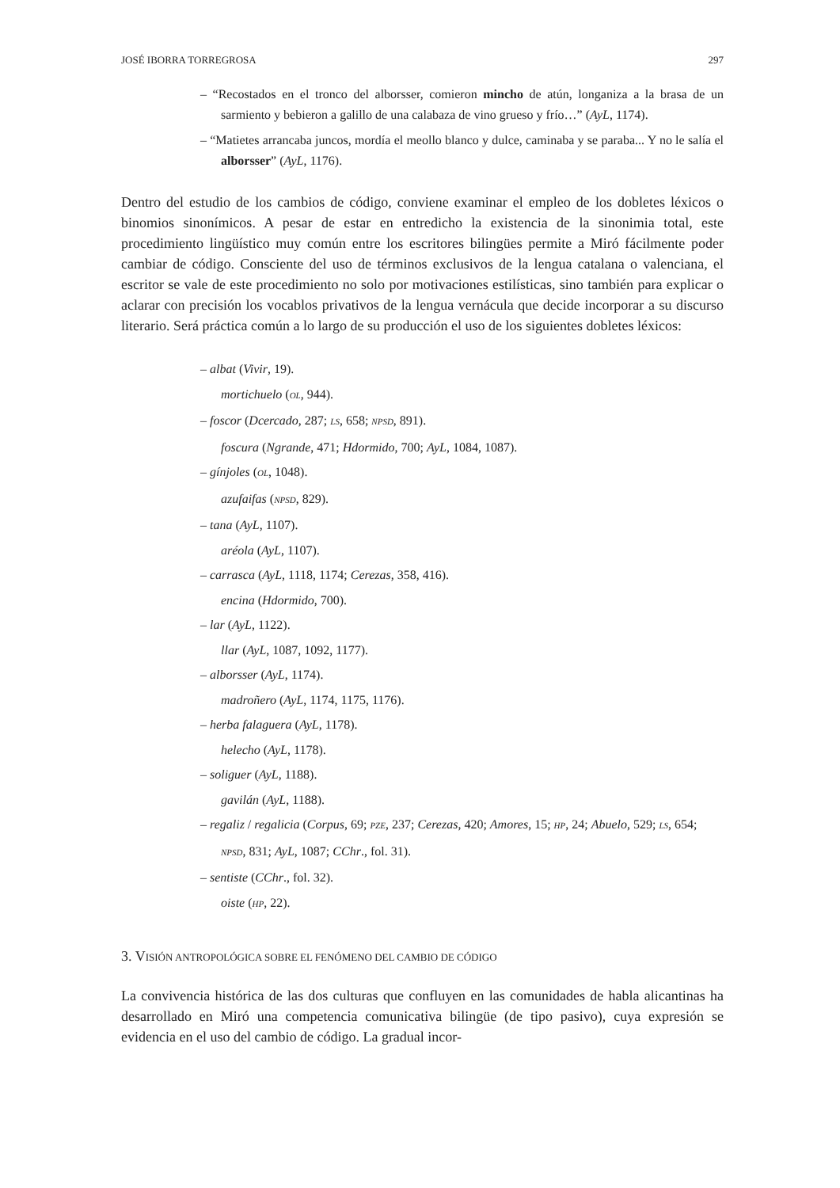JOSÉ IBORRA TORREGROSA 297
– “Recostados en el tronco del alborsser, comieron mincho de atún, longaniza a la brasa de un sarmiento y bebieron a galillo de una calabaza de vino grueso y frío…” (AyL, 1174).
– “Matietes arrancaba juncos, mordía el meollo blanco y dulce, caminaba y se paraba... Y no le salía el alborsser” (AyL, 1176).
Dentro del estudio de los cambios de código, conviene examinar el empleo de los dobletes léxicos o binomios sinonímicos. A pesar de estar en entredicho la existencia de la sinonimia total, este procedimiento lingüístico muy común entre los escritores bilingües permite a Miró fácilmente poder cambiar de código. Consciente del uso de términos exclusivos de la lengua catalana o valenciana, el escritor se vale de este procedimiento no solo por motivaciones estilísticas, sino también para explicar o aclarar con precisión los vocablos privativos de la lengua vernácula que decide incorporar a su discurso literario. Será práctica común a lo largo de su producción el uso de los siguientes dobletes léxicos:
– albat (Vivir, 19).
mortichuelo (OL, 944).
– foscor (Dcercado, 287; LS, 658; NPSD, 891).
foscura (Ngrande, 471; Hdormido, 700; AyL, 1084, 1087).
– gínjoles (OL, 1048).
azufaifas (NPSD, 829).
– tana (AyL, 1107).
aréola (AyL, 1107).
– carrasca (AyL, 1118, 1174; Cerezas, 358, 416).
encina (Hdormido, 700).
– lar (AyL, 1122).
llar (AyL, 1087, 1092, 1177).
– alborsser (AyL, 1174).
madroñero (AyL, 1174, 1175, 1176).
– herba falaguera (AyL, 1178).
helecho (AyL, 1178).
– soliguer (AyL, 1188).
gavilán (AyL, 1188).
– regaliz / regalicia (Corpus, 69; PZE, 237; Cerezas, 420; Amores, 15; HP, 24; Abuelo, 529; LS, 654; NPSD, 831; AyL, 1087; CChr., fol. 31).
– sentiste (CChr., fol. 32).
oiste (HP, 22).
3. VISIÓN ANTROPOLÓGICA SOBRE EL FENÓMENO DEL CAMBIO DE CÓDIGO
La convivencia histórica de las dos culturas que confluyen en las comunidades de habla alicantinas ha desarrollado en Miró una competencia comunicativa bilingüe (de tipo pasivo), cuya expresión se evidencia en el uso del cambio de código. La gradual incor-